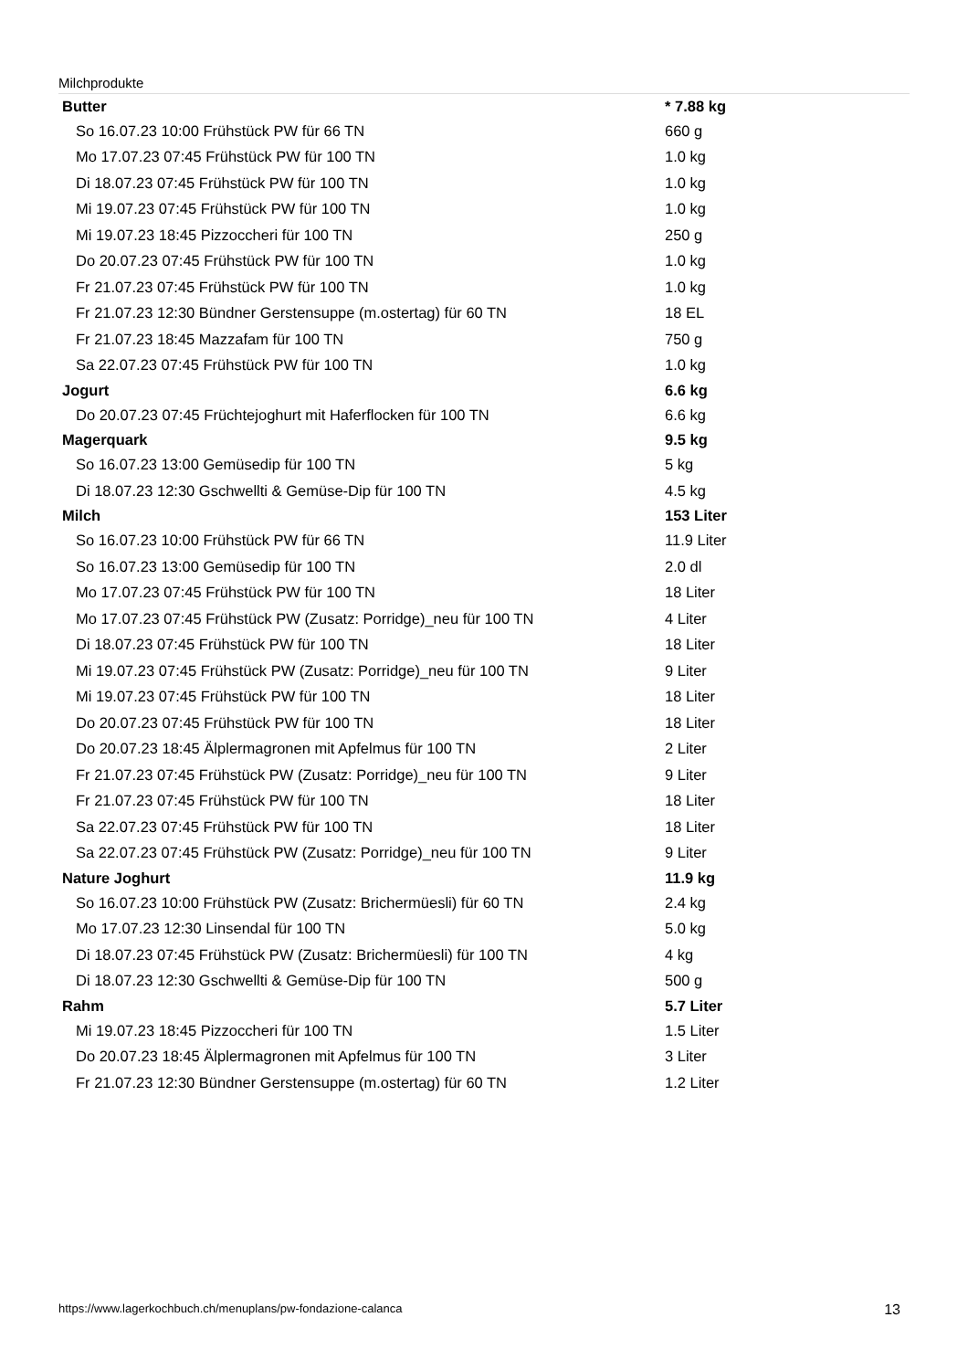Milchprodukte
| Butter | * 7.88 kg |
| So 16.07.23 10:00 Frühstück PW für 66 TN | 660 g |
| Mo 17.07.23 07:45 Frühstück PW für 100 TN | 1.0 kg |
| Di 18.07.23 07:45 Frühstück PW für 100 TN | 1.0 kg |
| Mi 19.07.23 07:45 Frühstück PW für 100 TN | 1.0 kg |
| Mi 19.07.23 18:45 Pizzoccheri für 100 TN | 250 g |
| Do 20.07.23 07:45 Frühstück PW für 100 TN | 1.0 kg |
| Fr 21.07.23 07:45 Frühstück PW für 100 TN | 1.0 kg |
| Fr 21.07.23 12:30 Bündner Gerstensuppe (m.ostertag) für 60 TN | 18 EL |
| Fr 21.07.23 18:45 Mazzafam für 100 TN | 750 g |
| Sa 22.07.23 07:45 Frühstück PW für 100 TN | 1.0 kg |
| Jogurt | 6.6 kg |
| Do 20.07.23 07:45 Früchtejoghurt mit Haferflocken für 100 TN | 6.6 kg |
| Magerquark | 9.5 kg |
| So 16.07.23 13:00 Gemüsedip für 100 TN | 5 kg |
| Di 18.07.23 12:30 Gschwellti & Gemüse-Dip für 100 TN | 4.5 kg |
| Milch | 153 Liter |
| So 16.07.23 10:00 Frühstück PW für 66 TN | 11.9 Liter |
| So 16.07.23 13:00 Gemüsedip für 100 TN | 2.0 dl |
| Mo 17.07.23 07:45 Frühstück PW für 100 TN | 18 Liter |
| Mo 17.07.23 07:45 Frühstück PW (Zusatz: Porridge)_neu für 100 TN | 4 Liter |
| Di 18.07.23 07:45 Frühstück PW für 100 TN | 18 Liter |
| Mi 19.07.23 07:45 Frühstück PW (Zusatz: Porridge)_neu für 100 TN | 9 Liter |
| Mi 19.07.23 07:45 Frühstück PW für 100 TN | 18 Liter |
| Do 20.07.23 07:45 Frühstück PW für 100 TN | 18 Liter |
| Do 20.07.23 18:45 Älplermagronen mit Apfelmus für 100 TN | 2 Liter |
| Fr 21.07.23 07:45 Frühstück PW (Zusatz: Porridge)_neu für 100 TN | 9 Liter |
| Fr 21.07.23 07:45 Frühstück PW für 100 TN | 18 Liter |
| Sa 22.07.23 07:45 Frühstück PW für 100 TN | 18 Liter |
| Sa 22.07.23 07:45 Frühstück PW (Zusatz: Porridge)_neu für 100 TN | 9 Liter |
| Nature Joghurt | 11.9 kg |
| So 16.07.23 10:00 Frühstück PW (Zusatz: Brichermüesli) für 60 TN | 2.4 kg |
| Mo 17.07.23 12:30 Linsendal für 100 TN | 5.0 kg |
| Di 18.07.23 07:45 Frühstück PW (Zusatz: Brichermüesli) für 100 TN | 4 kg |
| Di 18.07.23 12:30 Gschwellti & Gemüse-Dip für 100 TN | 500 g |
| Rahm | 5.7 Liter |
| Mi 19.07.23 18:45 Pizzoccheri für 100 TN | 1.5 Liter |
| Do 20.07.23 18:45 Älplermagronen mit Apfelmus für 100 TN | 3 Liter |
| Fr 21.07.23 12:30 Bündner Gerstensuppe (m.ostertag) für 60 TN | 1.2 Liter |
https://www.lagerkochbuch.ch/menuplans/pw-fondazione-calanca 13